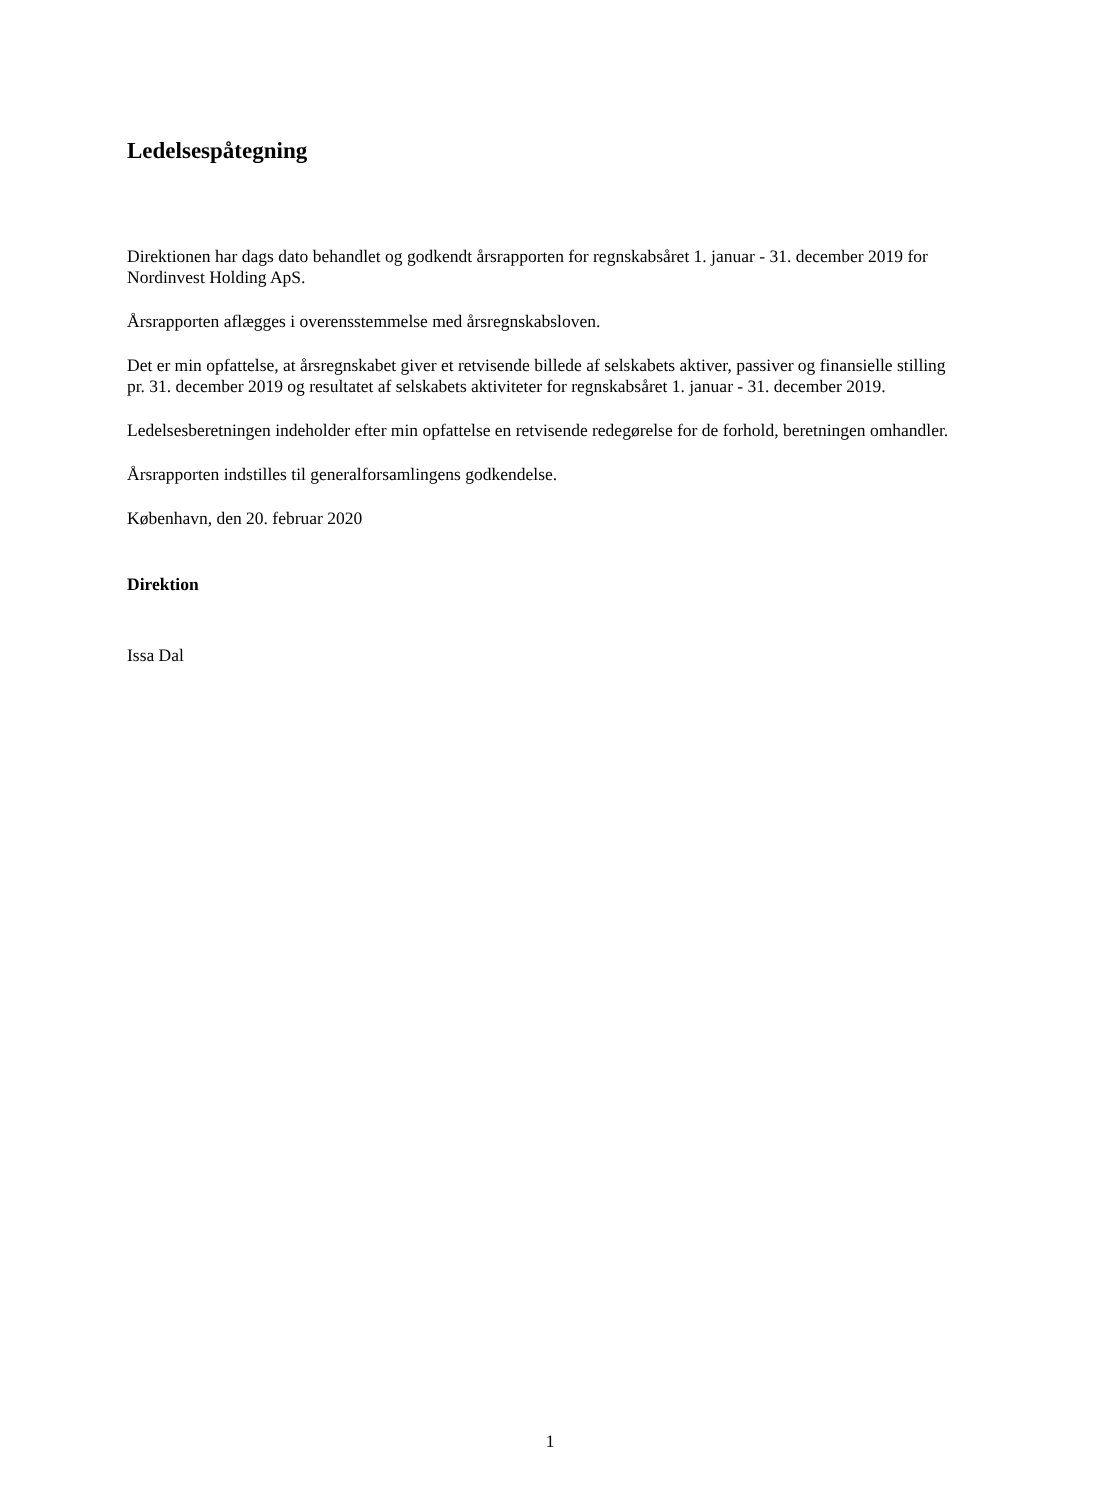Ledelsespåtegning
Direktionen har dags dato behandlet og godkendt årsrapporten for regnskabsåret 1. januar - 31. december 2019 for Nordinvest Holding ApS.
Årsrapporten aflægges i overensstemmelse med årsregnskabsloven.
Det er min opfattelse, at årsregnskabet giver et retvisende billede af selskabets aktiver, passiver og finansielle stilling pr. 31. december 2019 og resultatet af selskabets aktiviteter for regnskabsåret 1. januar - 31. december 2019.
Ledelsesberetningen indeholder efter min opfattelse en retvisende redegørelse for de forhold, beretningen omhandler.
Årsrapporten indstilles til generalforsamlingens godkendelse.
København, den 20. februar 2020
Direktion
Issa Dal
1